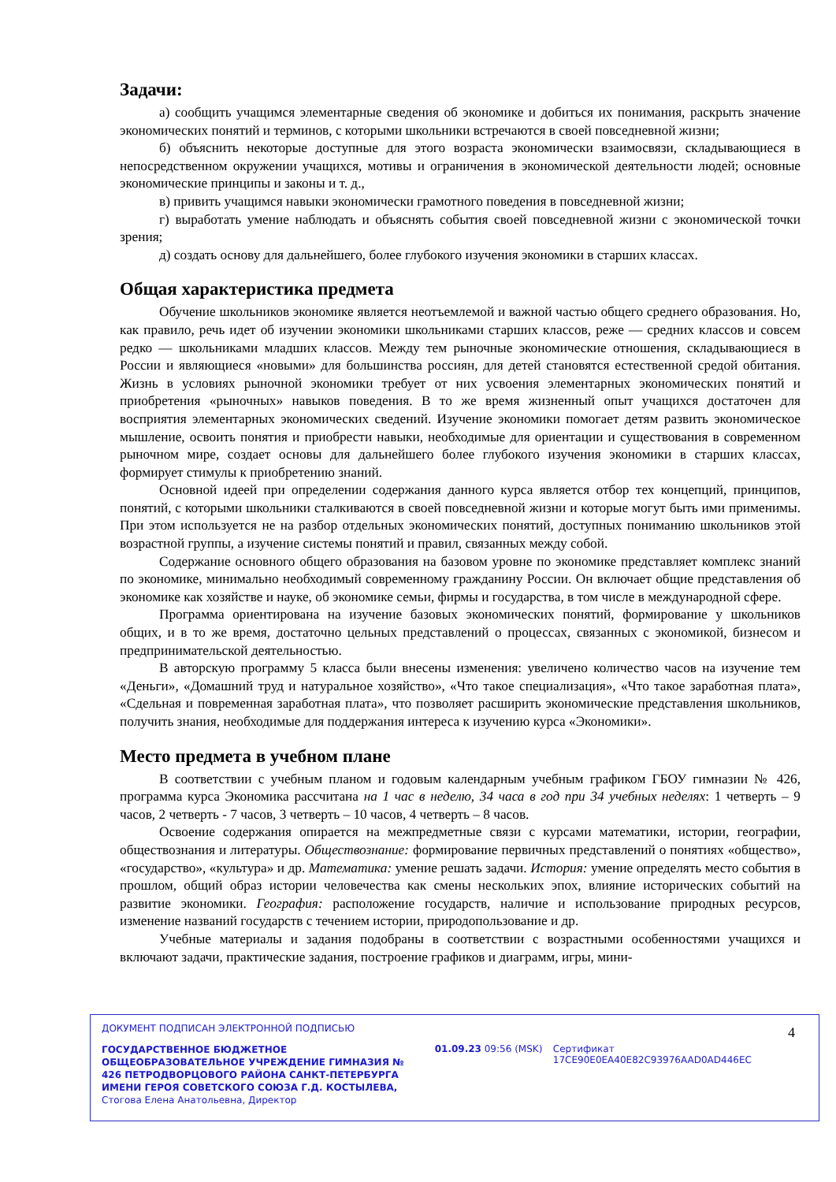Задачи:
а) сообщить учащимся элементарные сведения об экономике и добиться их понимания, раскрыть значение экономических понятий и терминов, с которыми школьники встречаются в своей повседневной жизни;
б) объяснить некоторые доступные для этого возраста экономически взаимосвязи, складывающиеся в непосредственном окружении учащихся, мотивы и ограничения в экономической деятельности людей; основные экономические принципы и законы и т. д.,
в) привить учащимся навыки экономически грамотного поведения в повседневной жизни;
г) выработать умение наблюдать и объяснять события своей повседневной жизни с экономической точки зрения;
д) создать основу для дальнейшего, более глубокого изучения экономики в старших классах.
Общая характеристика предмета
Обучение школьников экономике является неотъемлемой и важной частью общего среднего образования. Но, как правило, речь идет об изучении экономики школьниками старших классов, реже — средних классов и совсем редко — школьниками младших классов. Между тем рыночные экономические отношения, складывающиеся в России и являющиеся «новыми» для большинства россиян, для детей становятся естественной средой обитания. Жизнь в условиях рыночной экономики требует от них усвоения элементарных экономических понятий и приобретения «рыночных» навыков поведения. В то же время жизненный опыт учащихся достаточен для восприятия элементарных экономических сведений. Изучение экономики помогает детям развить экономическое мышление, освоить понятия и приобрести навыки, необходимые для ориентации и существования в современном рыночном мире, создает основы для дальнейшего более глубокого изучения экономики в старших классах, формирует стимулы к приобретению знаний.
Основной идеей при определении содержания данного курса является отбор тех концепций, принципов, понятий, с которыми школьники сталкиваются в своей повседневной жизни и которые могут быть ими применимы. При этом используется не на разбор отдельных экономических понятий, доступных пониманию школьников этой возрастной группы, а изучение системы понятий и правил, связанных между собой.
Содержание основного общего образования на базовом уровне по экономике представляет комплекс знаний по экономике, минимально необходимый современному гражданину России. Он включает общие представления об экономике как хозяйстве и науке, об экономике семьи, фирмы и государства, в том числе в международной сфере.
Программа ориентирована на изучение базовых экономических понятий, формирование у школьников общих, и в то же время, достаточно цельных представлений о процессах, связанных с экономикой, бизнесом и предпринимательской деятельностью.
В авторскую программу 5 класса были внесены изменения: увеличено количество часов на изучение тем «Деньги», «Домашний труд и натуральное хозяйство», «Что такое специализация», «Что такое заработная плата», «Сдельная и повременная заработная плата», что позволяет расширить экономические представления школьников, получить знания, необходимые для поддержания интереса к изучению курса «Экономики».
Место предмета в учебном плане
В соответствии с учебным планом и годовым календарным учебным графиком ГБОУ гимназии № 426, программа курса Экономика рассчитана на 1 час в неделю, 34 часа в год при 34 учебных неделях: 1 четверть – 9 часов, 2 четверть - 7 часов, 3 четверть – 10 часов, 4 четверть – 8 часов.
Освоение содержания опирается на межпредметные связи с курсами математики, истории, географии, обществознания и литературы. Обществознание: формирование первичных представлений о понятиях «общество», «государство», «культура» и др. Математика: умение решать задачи. История: умение определять место события в прошлом, общий образ истории человечества как смены нескольких эпох, влияние исторических событий на развитие экономики. География: расположение государств, наличие и использование природных ресурсов, изменение названий государств с течением истории, природопользование и др.
Учебные материалы и задания подобраны в соответствии с возрастными особенностями учащихся и включают задачи, практические задания, построение графиков и диаграмм, игры, мини-
ДОКУМЕНТ ПОДПИСАН ЭЛЕКТРОННОЙ ПОДПИСЬЮ
ГОСУДАРСТВЕННОЕ БЮДЖЕТНОЕ ОБЩЕОБРАЗОВАТЕЛЬНОЕ УЧРЕЖДЕНИЕ ГИМНАЗИЯ № 426 ПЕТРОДВОРЦОВОГО РАЙОНА САНКТ-ПЕТЕРБУРГА ИМЕНИ ГЕРОЯ СОВЕТСКОГО СОЮЗА Г.Д. КОСТЫЛЕВА, Стогова Елена Анатольевна, Директор
01.09.23 09:56 (MSK) Сертификат 17CE90E0EA40E82C93976AAD0AD446EC
4